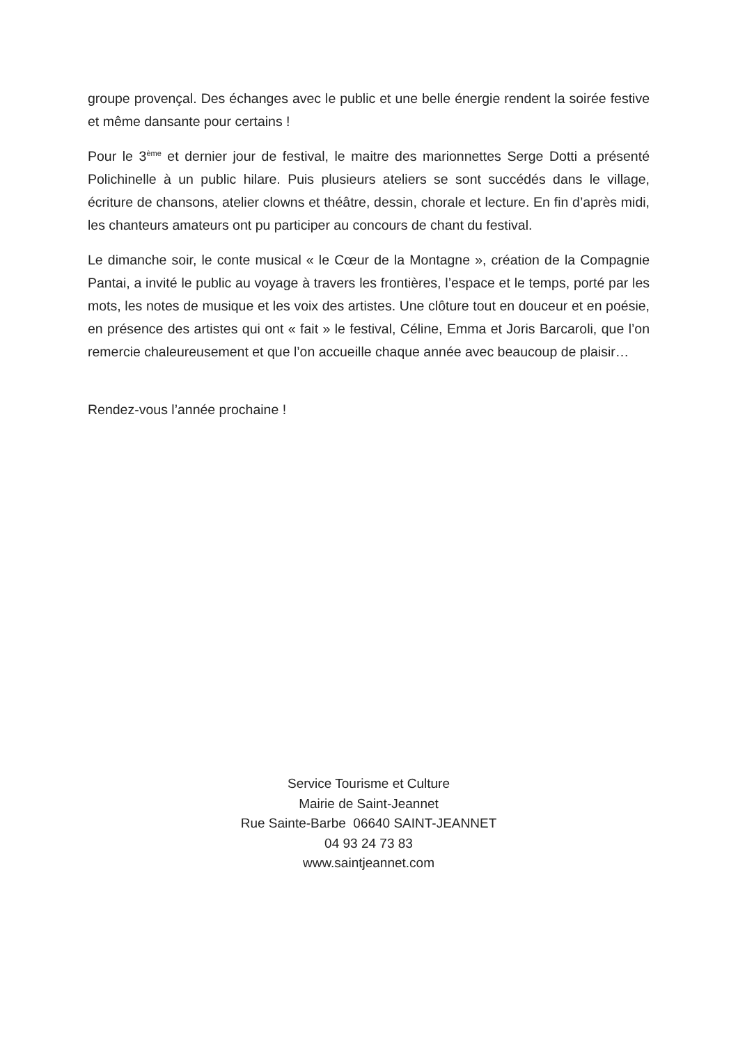groupe provençal. Des échanges avec le public et une belle énergie rendent la soirée festive et même dansante pour certains !
Pour le 3<sup>ème</sup> et dernier jour de festival, le maitre des marionnettes Serge Dotti a présenté Polichinelle à un public hilare. Puis plusieurs ateliers se sont succédés dans le village, écriture de chansons, atelier clowns et théâtre, dessin, chorale et lecture. En fin d’après midi, les chanteurs amateurs ont pu participer au concours de chant du festival.
Le dimanche soir, le conte musical « le Cœur de la Montagne », création de la Compagnie Pantai, a invité le public au voyage à travers les frontières, l’espace et le temps, porté par les mots, les notes de musique et les voix des artistes. Une clôture tout en douceur et en poésie, en présence des artistes qui ont « fait » le festival, Céline, Emma et Joris Barcaroli, que l’on remercie chaleureusement et que l’on accueille chaque année avec beaucoup de plaisir…
Rendez-vous l’année prochaine !
Service Tourisme et Culture
Mairie de Saint-Jeannet
Rue Sainte-Barbe 06640 SAINT-JEANNET
04 93 24 73 83
www.saintjeannet.com